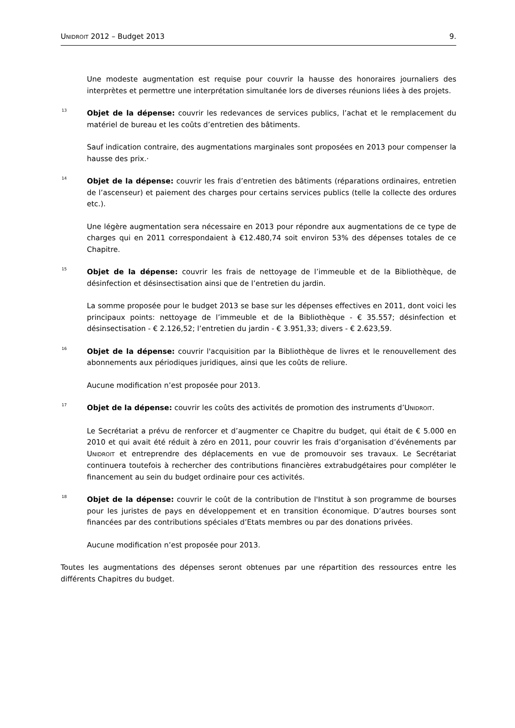UNIDROIT 2012 – Budget 2013 9.
Une modeste augmentation est requise pour couvrir la hausse des honoraires journaliers des interprètes et permettre une interprétation simultanée lors de diverses réunions liées à des projets.
<sup>13</sup>
Objet de la dépense: couvrir les redevances de services publics, l’achat et le remplacement du matériel de bureau et les coûts d’entretien des bâtiments.
Sauf indication contraire, des augmentations marginales sont proposées en 2013 pour compenser la hausse des prix.·
<sup>14</sup>
Objet de la dépense: couvrir les frais d’entretien des bâtiments (réparations ordinaires, entretien de l’ascenseur) et paiement des charges pour certains services publics (telle la collecte des ordures etc.).
Une légère augmentation sera nécessaire en 2013 pour répondre aux augmentations de ce type de charges qui en 2011 correspondaient à €12.480,74 soit environ 53% des dépenses totales de ce Chapitre.
<sup>15</sup>
Objet de la dépense: couvrir les frais de nettoyage de l’immeuble et de la Bibliothèque, de désinfection et désinsectisation ainsi que de l’entretien du jardin.
La somme proposée pour le budget 2013 se base sur les dépenses effectives en 2011, dont voici les principaux points: nettoyage de l’immeuble et de la Bibliothèque - € 35.557; désinfection et désinsectisation - € 2.126,52; l’entretien du jardin - € 3.951,33; divers - € 2.623,59.
<sup>16</sup>
Objet de la dépense: couvrir l'acquisition par la Bibliothèque de livres et le renouvellement des abonnements aux périodiques juridiques, ainsi que les coûts de reliure.
Aucune modification n’est proposée pour 2013.
<sup>17</sup>
Objet de la dépense: couvrir les coûts des activités de promotion des instruments d’UNIDROIT.
Le Secrétariat a prévu de renforcer et d’augmenter ce Chapitre du budget, qui était de € 5.000 en 2010 et qui avait été réduit à zéro en 2011, pour couvrir les frais d’organisation d’événements par UNIDROIT et entreprendre des déplacements en vue de promouvoir ses travaux. Le Secrétariat continuera toutefois à rechercher des contributions financières extrabudgétaires pour compléter le financement au sein du budget ordinaire pour ces activités.
<sup>18</sup>
Objet de la dépense: couvrir le coût de la contribution de l'Institut à son programme de bourses pour les juristes de pays en développement et en transition économique. D’autres bourses sont financées par des contributions spéciales d’Etats membres ou par des donations privées.
Aucune modification n’est proposée pour 2013.
Toutes les augmentations des dépenses seront obtenues par une répartition des ressources entre les différents Chapitres du budget.